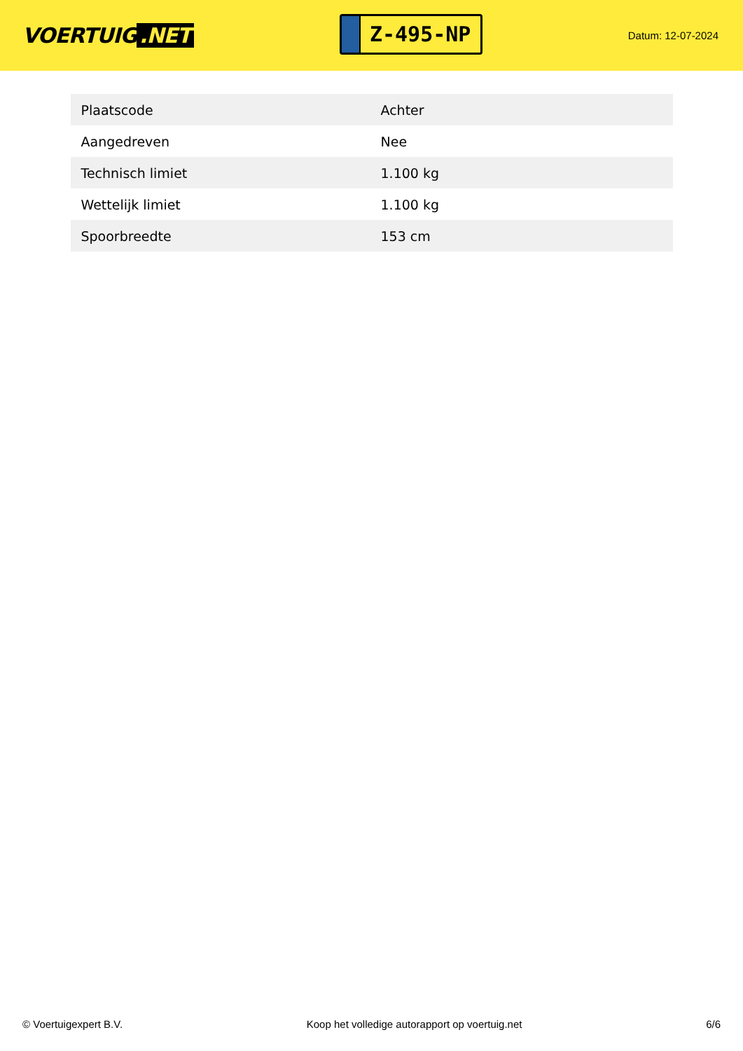VOERTUIG.NET
Z-495-NP
Datum: 12-07-2024
| Plaatscode | Achter |
| Aangedreven | Nee |
| Technisch limiet | 1.100 kg |
| Wettelijk limiet | 1.100 kg |
| Spoorbreedte | 153 cm |
© Voertuigexpert B.V. Koop het volledige autorapport op voertuig.net 6/6